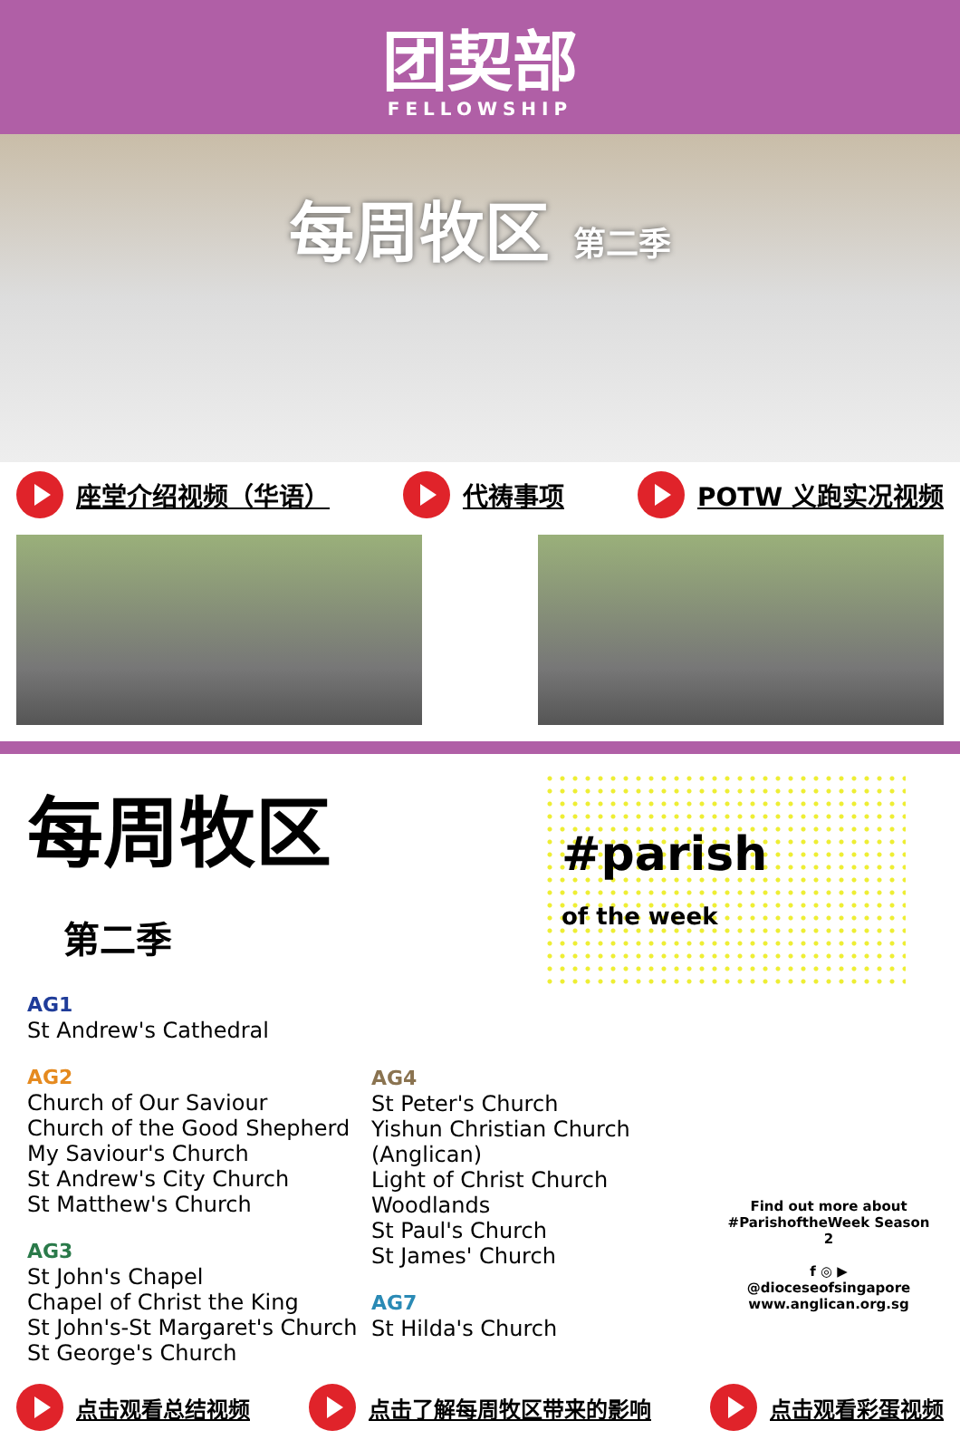团契部
FELLOWSHIP
每周牧区 第二季
座堂介绍视频（华语） 代祷事项 POTW 义跑实况视频
每周牧区 第二季
AG1
St Andrew's Cathedral
AG2
Church of Our Saviour
Church of the Good Shepherd
My Saviour's Church
St Andrew's City Church
St Matthew's Church
AG3
St John's Chapel
Chapel of Christ the King
St John's-St Margaret's Church
St George's Church
AG4
St Peter's Church
Yishun Christian Church (Anglican)
Light of Christ Church Woodlands
St Paul's Church
St James' Church
AG7
St Hilda's Church
#parish
of the week
Find out more about
#ParishoftheWeek Season 2
f ◎ ▶
@dioceseofsingapore
www.anglican.org.sg
点击观看总结视频 点击了解每周牧区带来的影响 点击观看彩蛋视频